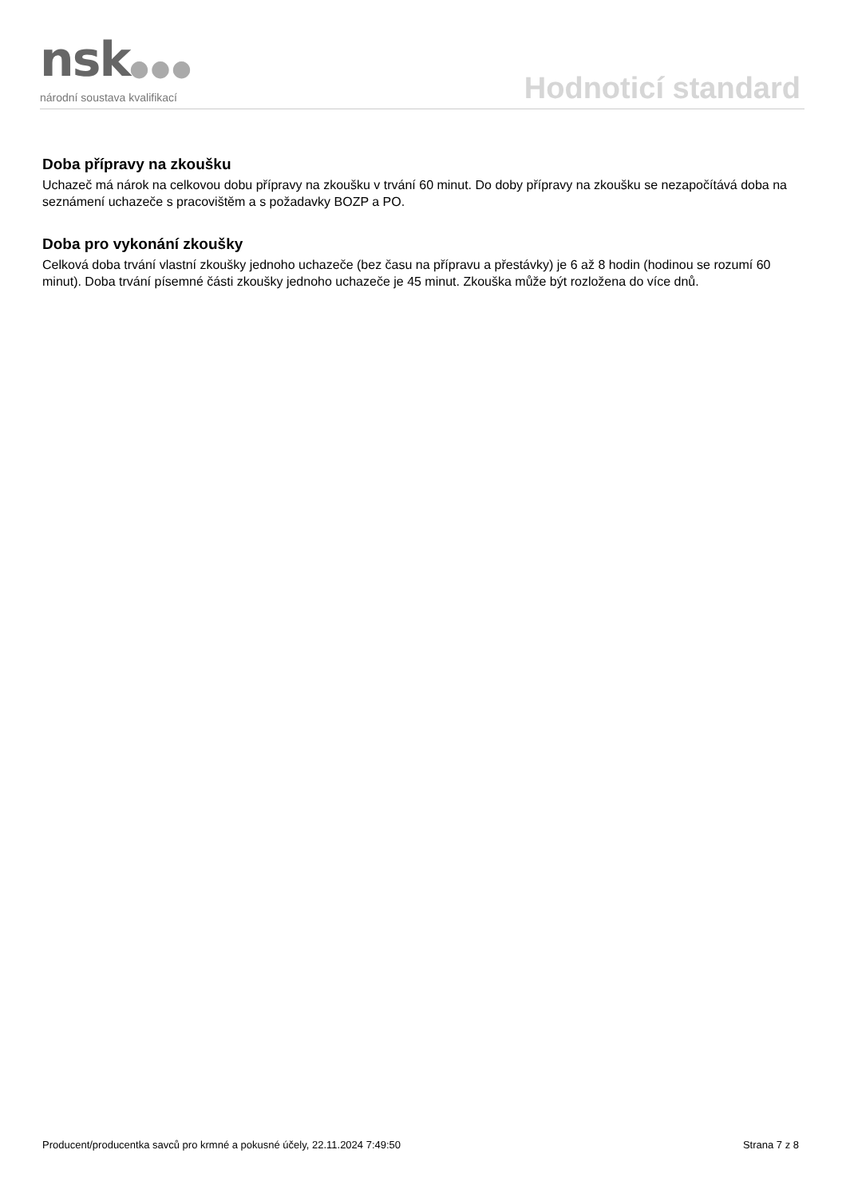nsk●●●
národní soustava kvalifikací
Hodnoticí standard
Doba přípravy na zkoušku
Uchazeč má nárok na celkovou dobu přípravy na zkoušku v trvání 60 minut. Do doby přípravy na zkoušku se nezapočítává doba na seznámení uchazeče s pracovištěm a s požadavky BOZP a PO.
Doba pro vykonání zkoušky
Celková doba trvání vlastní zkoušky jednoho uchazeče (bez času na přípravu a přestávky) je 6 až 8 hodin (hodinou se rozumí 60 minut). Doba trvání písemné části zkoušky jednoho uchazeče je 45 minut. Zkouška může být rozložena do více dnů.
Producent/producentka savců pro krmné a pokusné účely, 22.11.2024 7:49:50 Strana 7 z 8